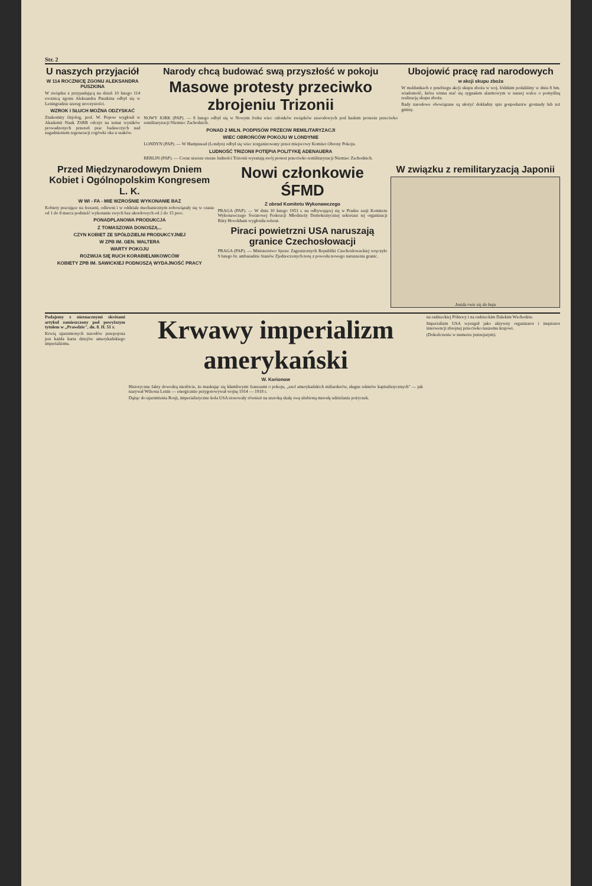Str. 2
U naszych przyjaciół
W 114 ROCZNICĘ ZGONU ALEKSANDRA PUSZKINA
W związku z przypadającą na dzień 10 lutego 114 rocznicą zgonu Aleksandra Puszkina odbył się w Leningradzie szereg uroczystości.
WZROK I SŁUCH MOŻNA ODZYSKAĆ
Znakomity fizjolog, prof. W. Popow wygłosił w Akademii Nauk ZSRR odczyt na temat wyników prowadzonych przezeń prac badawczych nad zagadnieniem regeneracji rogówki oka u ssaków.
Narody chcą budować swą przyszłość w pokoju
Masowe protesty przeciwko zbrojeniu Trizonii
NOWY JORK (PAP). — 8 lutego odbył się w Nowym Jorku wiec członków związków zawodowych pod hasłem protestu przeciwko remilitaryzacji Niemiec Zachodnich.
PONAD 2 MILN. PODPISÓW PRZECIW REMILITARYZACJI
WIEC OBROŃCÓW POKOJU W LONDYNIE
LONDYN (PAP). — W Hampstead (Londyn) odbył się wiec zorganizowany przez miejscowy Komitet Obrony Pokoju.
LUDNOŚĆ TRIZONII POTĘPIA POLITYKĘ ADENAUERA
BERLIN (PAP). — Coraz szersze rzesze ludności Trizonii wyrażają swój protest przeciwko remilitaryzacji Niemiec Zachodnich.
Ubojowić pracę rad narodowych
w akcji skupu zboża
W meldunkach z przebiegu akcji skupu zboża w woj. łódzkim podaliśmy w dniu 8 bm. wiadomość, która winna stać się sygnałem alarmowym w naszej walce o pomyślną realizację skupu zboża.
Rady narodowe obowiązane są ułożyć dokładny spis gospodarstw gromady lub też gminy.
Przed Międzynarodowym Dniem Kobiet i Ogólnopolskim Kongresem L. K.
W WI - FA - MIE WZROŚNIE WYKONANIE BAZ
Kobiety pracujące na frezarni, odlewni i w oddziale mechanicznym zobowiązały się w czasie od 1 do 8 marca podnieść wykonanie swych baz akordowych od 2 do 15 proc.
PONADPLANOWA PRODUKCJA
Z TOMASZOWA DONOSZĄ...
CZYN KOBIET ZE SPÓŁDZIELNI PRODUKCYJNEJ
W ZPB IM. GEN. WALTERA
WARTY POKOJU
ROZWIJA SIĘ RUCH KORABIELNIKOWCÓW
KOBIETY ZPB IM. SAWICKIEJ PODNOSZĄ WYDAJNOŚĆ PRACY
Nowi członkowie ŚFMD
Z obrad Komitetu Wykonawczego
PRAGA (PAP). — W dniu 10 lutego 1951 r. na odbywającej się w Pradze sesji Komitetu Wykonawczego Światowej Federacji Młodzieży Demokratycznej sekretarz tej organizacji Ritty Hoockham wygłosiła referat.
Piraci powietrzni USA naruszają granice Czechosłowacji
PRAGA (PAP). — Ministerstwo Spraw Zagranicznych Republiki Czechosłowackiej wręczyło 9 lutego br. ambasadzie Stanów Zjednoczonych notę z powodu nowego naruszenia granic.
W związku z remilitaryzacją Japonii
Josida rwie się do boju
Podajemy z nieznacznymi skrótami artykuł zamieszczony pod powyższym tytułem w „Prawdzie", dn. 8. II. 51 r.
Krwią ujarzmionych narodów przepojona jest każda karta dziejów amerykańskiego imperializmu.
Krwawy imperializm amerykański
W. Korionow
Historyczne fakty dowodzą niezbicie, że maskując się kłamliwymi frazesami o pokoju, „szef amerykańskich miliarderów, sługus rekinów kapitalistycznych" — jak nazywał Wilsona Lenin — energicznie przygotowywał wojnę 1914 — 1918 r.
Dążąc do ujarzmienia Rosji, imperialistyczne koła USA stosowały również na szeroką skalę swą ulubioną metodę udzielania pożyczek.
na radzieckiej Północy i na radzieckim Dalekim Wschodzie.
Imperializm USA wystąpił jako aktywny organizator i inspirator interwencji zbrojnej przeciwko naszemu krajowi.
(Dokończenie w numerze jutrzejszym).